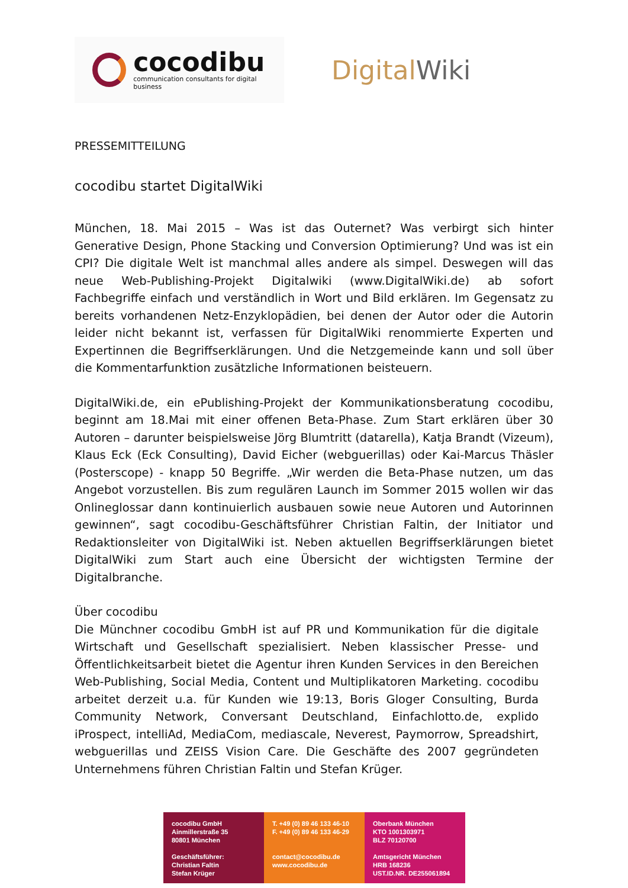cocodibu
communication consultants for digital business
DigitalWiki
PRESSEMITTEILUNG
cocodibu startet DigitalWiki
München, 18. Mai 2015 – Was ist das Outernet? Was verbirgt sich hinter Generative Design, Phone Stacking und Conversion Optimierung? Und was ist ein CPI? Die digitale Welt ist manchmal alles andere als simpel. Deswegen will das neue Web-Publishing-Projekt Digitalwiki (www.DigitalWiki.de) ab sofort Fachbegriffe einfach und verständlich in Wort und Bild erklären. Im Gegensatz zu bereits vorhandenen Netz-Enzyklopädien, bei denen der Autor oder die Autorin leider nicht bekannt ist, verfassen für DigitalWiki renommierte Experten und Expertinnen die Begriffserklärungen. Und die Netzgemeinde kann und soll über die Kommentarfunktion zusätzliche Informationen beisteuern.
DigitalWiki.de, ein ePublishing-Projekt der Kommunikationsberatung cocodibu, beginnt am 18.Mai mit einer offenen Beta-Phase. Zum Start erklären über 30 Autoren – darunter beispielsweise Jörg Blumtritt (datarella), Katja Brandt (Vizeum), Klaus Eck (Eck Consulting), David Eicher (webguerillas) oder Kai-Marcus Thäsler (Posterscope) - knapp 50 Begriffe. „Wir werden die Beta-Phase nutzen, um das Angebot vorzustellen. Bis zum regulären Launch im Sommer 2015 wollen wir das Onlineglossar dann kontinuierlich ausbauen sowie neue Autoren und Autorinnen gewinnen“, sagt cocodibu-Geschäftsführer Christian Faltin, der Initiator und Redaktionsleiter von DigitalWiki ist. Neben aktuellen Begriffserklärungen bietet DigitalWiki zum Start auch eine Übersicht der wichtigsten Termine der Digitalbranche.
Über cocodibu
Die Münchner cocodibu GmbH ist auf PR und Kommunikation für die digitale Wirtschaft und Gesellschaft spezialisiert. Neben klassischer Presse- und Öffentlichkeitsarbeit bietet die Agentur ihren Kunden Services in den Bereichen Web-Publishing, Social Media, Content und Multiplikatoren Marketing. cocodibu arbeitet derzeit u.a. für Kunden wie 19:13, Boris Gloger Consulting, Burda Community Network, Conversant Deutschland, Einfachlotto.de, explido iProspect, intelliAd, MediaCom, mediascale, Neverest, Paymorrow, Spreadshirt, webguerillas und ZEISS Vision Care. Die Geschäfte des 2007 gegründeten Unternehmens führen Christian Faltin und Stefan Krüger.
cocodibu GmbH
Ainmillerstraße 35
80801 München
Geschäftsführer:
Christian Faltin
Stefan Krüger
T. +49 (0) 89 46 133 46-10
F. +49 (0) 89 46 133 46-29
contact@cocodibu.de
www.cocodibu.de
Oberbank München
KTO 1001303971
BLZ 70120700
Amtsgericht München
HRB 168236
UST.ID.NR. DE255061894